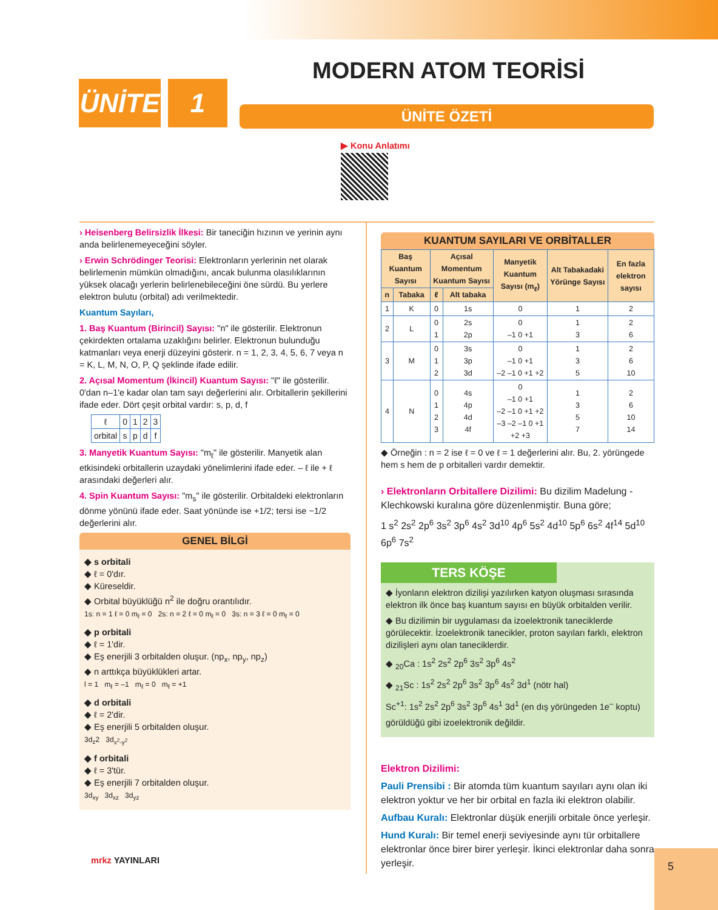ÜNİTE 1 MODERN ATOM TEORİSİ
ÜNİTE ÖZETİ
▶ Konu Anlatımı
› Heisenberg Belirsizlik İlkesi: Bir taneciğin hızının ve yerinin aynı anda belirlenemeyeceğini söyler.
› Erwin Schrödinger Teorisi: Elektronların yerlerinin net olarak belirlemenin mümkün olmadığını, ancak bulunma olasılıklarının yüksek olacağı yerlerin belirlenebileceğini öne sürdü. Bu yerlere elektron bulutu (orbital) adı verilmektedir.
Kuantum Sayıları,
1. Baş Kuantum (Birincil) Sayısı: "n" ile gösterilir. Elektronun çekirdekten ortalama uzaklığını belirler. Elektronun bulunduğu katmanları veya enerji düzeyini gösterir. n = 1, 2, 3, 4, 5, 6, 7 veya n = K, L, M, N, O, P, Q şeklinde ifade edilir.
2. Açısal Momentum (İkincil) Kuantum Sayısı: "ℓ" ile gösterilir. 0'dan n–1'e kadar olan tam sayı değerlerini alır. Orbitallerin şekillerini ifade eder. Dört çeşit orbital vardır: s, p, d, f
| ℓ | 0 | 1 | 2 | 3 |
| orbital | s | p | d | f |
3. Manyetik Kuantum Sayısı: "m<sub>ℓ</sub>" ile gösterilir. Manyetik alan etkisindeki orbitallerin uzaydaki yönelimlerini ifade eder. – ℓ ile + ℓ arasındaki değerleri alır.
4. Spin Kuantum Sayısı: "m<sub>s</sub>" ile gösterilir. Orbitaldeki elektronların dönme yönünü ifade eder. Saat yönünde ise +1/2; tersi ise −1/2 değerlerini alır.
GENEL BİLGİ
◆ s orbitali
◆ ℓ = 0'dır.
◆ Küreseldir.
◆ Orbital büyüklüğü n<sup>2</sup> ile doğru orantılıdır.
1s: n = 1 ℓ = 0 m<sub>ℓ</sub> = 0 2s: n = 2 ℓ = 0 m<sub>ℓ</sub> = 0 3s: n = 3 ℓ = 0 m<sub>ℓ</sub> = 0
◆ p orbitali
◆ ℓ = 1'dir.
◆ Eş enerjili 3 orbitalden oluşur. (np<sub>x</sub>, np<sub>y</sub>, np<sub>z</sub>)
◆ n arttıkça büyüklükleri artar.
l = 1 m<sub>ℓ</sub> = –1 m<sub>ℓ</sub> = 0 m<sub>ℓ</sub> = +1
◆ d orbitali
◆ ℓ = 2'dir.
◆ Eş enerjili 5 orbitalden oluşur.
3d<sub>z</sub>2 3d<sub>x<sup>2</sup>-y<sup>2</sup></sub>
◆ f orbitali
◆ ℓ = 3'tür.
◆ Eş enerjili 7 orbitalden oluşur.
3d<sub>xy</sub> 3d<sub>xz</sub> 3d<sub>yz</sub>
KUANTUM SAYILARI VE ORBİTALLER
| Baş Kuantum Sayısı | | Açısal Momentum Kuantum Sayısı | | Manyetik Kuantum Sayısı (m<sub>ℓ</sub>) | Alt Tabakadaki Yörünge Sayısı | En fazla elektron sayısı |
| --- | --- | --- | --- | --- | --- | --- |
| n | Tabaka | ℓ | Alt tabaka | | | |
| 1 | K | 0 | 1s | 0 | 1 | 2 |
| 2 | L | 0 1 | 2s 2p | 0 –1 0 +1 | 1 3 | 2 6 |
| 3 | M | 0 1 2 | 3s 3p 3d | 0 –1 0 +1 –2 –1 0 +1 +2 | 1 3 5 | 2 6 10 |
| 4 | N | 0 1 2 3 | 4s 4p 4d 4f | 0 –1 0 +1 –2 –1 0 +1 +2 –3 –2 –1 0 +1 +2 +3 | 1 3 5 7 | 2 6 10 14 |
◆ Örneğin : n = 2 ise ℓ = 0 ve ℓ = 1 değerlerini alır. Bu, 2. yörüngede hem s hem de p orbitalleri vardır demektir.
› Elektronların Orbitallere Dizilimi: Bu dizilim Madelung - Klechkowski kuralına göre düzenlenmiştir. Buna göre;
1 s<sup>2</sup> 2s<sup>2</sup> 2p<sup>6</sup> 3s<sup>2</sup> 3p<sup>6</sup> 4s<sup>2</sup> 3d<sup>10</sup> 4p<sup>6</sup> 5s<sup>2</sup> 4d<sup>10</sup> 5p<sup>6</sup> 6s<sup>2</sup> 4f<sup>14</sup> 5d<sup>10</sup> 6p<sup>6</sup> 7s<sup>2</sup>
TERS KÖŞE
◆ İyonların elektron dizilişi yazılırken katyon oluşması sırasında elektron ilk önce baş kuantum sayısı en büyük orbitalden verilir.
◆ Bu dizilimin bir uygulaması da izoelektronik taneciklerde görülecektir. İzoelektronik tanecikler, proton sayıları farklı, elektron dizilişleri aynı olan taneciklerdir.
◆ <sub>20</sub>Ca : 1s<sup>2</sup> 2s<sup>2</sup> 2p<sup>6</sup> 3s<sup>2</sup> 3p<sup>6</sup> 4s<sup>2</sup>
◆ <sub>21</sub>Sc : 1s<sup>2</sup> 2s<sup>2</sup> 2p<sup>6</sup> 3s<sup>2</sup> 3p<sup>6</sup> 4s<sup>2</sup> 3d<sup>1</sup> (nötr hal)
Sc<sup>+1</sup>: 1s<sup>2</sup> 2s<sup>2</sup> 2p<sup>6</sup> 3s<sup>2</sup> 3p<sup>6</sup> 4s<sup>1</sup> 3d<sup>1</sup> (en dış yörüngeden 1e<sup>–</sup> koptu)
görüldüğü gibi izoelektronik değildir.
Elektron Dizilimi:
Pauli Prensibi : Bir atomda tüm kuantum sayıları aynı olan iki elektron yoktur ve her bir orbital en fazla iki elektron olabilir.
Aufbau Kuralı: Elektronlar düşük enerjili orbitale önce yerleşir.
Hund Kuralı: Bir temel enerji seviyesinde aynı tür orbitallere elektronlar önce birer birer yerleşir. İkinci elektronlar daha sonra yerleşir.
mrkz YAYINLARI 5